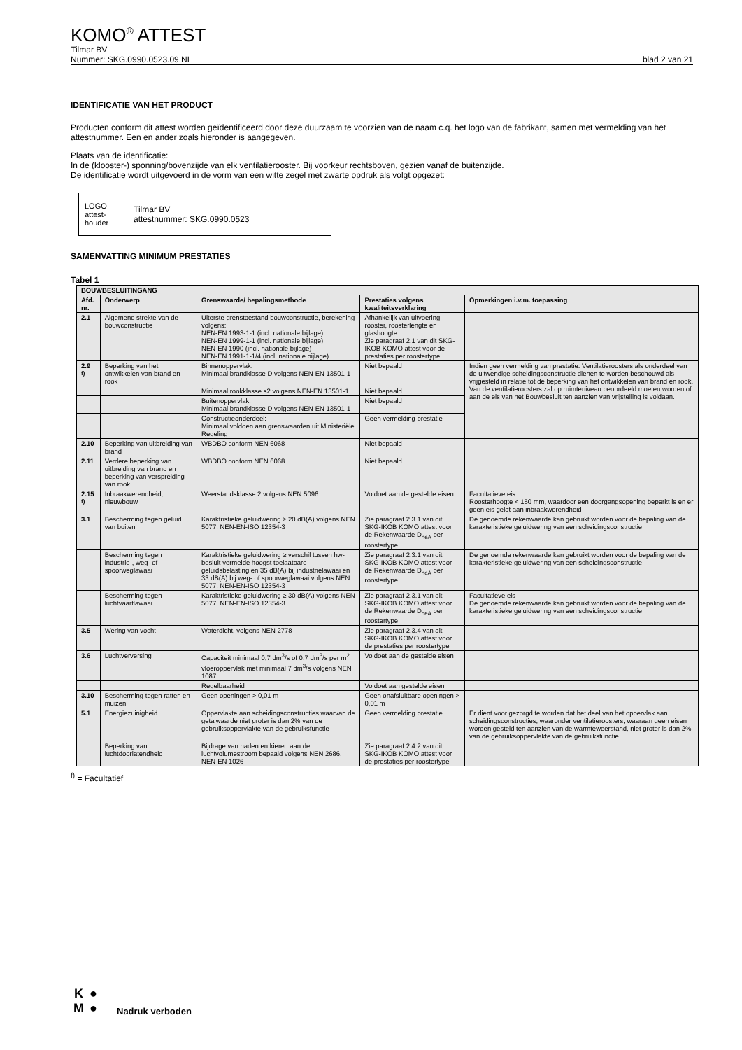KOMO<sup>®</sup> ATTEST
Tilmar BV
Nummer: SKG.0990.0523.09.NL blad 2 van 21
IDENTIFICATIE VAN HET PRODUCT
Producten conform dit attest worden geïdentificeerd door deze duurzaam te voorzien van de naam c.q. het logo van de fabrikant, samen met vermelding van het attestnummer. Een en ander zoals hieronder is aangegeven.
Plaats van de identificatie:
In de (klooster-) sponning/bovenzijde van elk ventilatierooster. Bij voorkeur rechtsboven, gezien vanaf de buitenzijde.
De identificatie wordt uitgevoerd in de vorm van een witte zegel met zwarte opdruk als volgt opgezet:
LOGO
attest-
houder
Tilmar BV
attestnummer: SKG.0990.0523
SAMENVATTING MINIMUM PRESTATIES
Tabel 1
| BOUWBESLUITINGANG | | | | |
| --- | --- | --- | --- | --- |
| Afd. nr. | Onderwerp | Grenswaarde/ bepalingsmethode | Prestaties volgens kwaliteitsverklaring | Opmerkingen i.v.m. toepassing |
| 2.1 | Algemene strekte van de bouwconstructie | Uiterste grenstoestand bouwconstructie, berekening volgens: NEN-EN 1993-1-1 (incl. nationale bijlage) NEN-EN 1999-1-1 (incl. nationale bijlage) NEN-EN 1990 (incl. nationale bijlage) NEN-EN 1991-1-1/4 (incl. nationale bijlage) | Afhankelijk van uitvoering rooster, roosterlengte en glashoogte. Zie paragraaf 2.1 van dit SKG-IKOB KOMO attest voor de prestaties per roostertype | |
| 2.9 <sup>f)</sup> | Beperking van het ontwikkelen van brand en rook | Binnenoppervlak: Minimaal brandklasse D volgens NEN-EN 13501-1 | Niet bepaald | Indien geen vermelding van prestatie: Ventilatieroosters als onderdeel van de uitwendige scheidingsconstructie dienen te worden beschouwd als vrijgesteld in relatie tot de beperking van het ontwikkelen van brand en rook. Van de ventilatieroosters zal op ruimteniveau beoordeeld moeten worden of aan de eis van het Bouwbesluit ten aanzien van vrijstelling is voldaan. |
| | | Minimaal rookklasse s2 volgens NEN-EN 13501-1 | Niet bepaald | |
| | | Buitenoppervlak: Minimaal brandklasse D volgens NEN-EN 13501-1 | Niet bepaald | |
| | | Constructieonderdeel: Minimaal voldoen aan grenswaarden uit Ministeriële Regeling | Geen vermelding prestatie | |
| 2.10 | Beperking van uitbreiding van brand | WBDBO conform NEN 6068 | Niet bepaald | |
| 2.11 | Verdere beperking van uitbreiding van brand en beperking van verspreiding van rook | WBDBO conform NEN 6068 | Niet bepaald | |
| 2.15 <sup>f)</sup> | Inbraakwerendheid, nieuwbouw | Weerstandsklasse 2 volgens NEN 5096 | Voldoet aan de gestelde eisen | Facultatieve eis Roosterhoogte < 150 mm, waardoor een doorgangsopening beperkt is en er geen eis geldt aan inbraakwerendheid |
| 3.1 | Bescherming tegen geluid van buiten | Karaktristieke geluidwering ≥ 20 dB(A) volgens NEN 5077, NEN-EN-ISO 12354-3 | Zie paragraaf 2.3.1 van dit SKG-IKOB KOMO attest voor de Rekenwaarde D<sub>neA</sub> per roostertype | De genoemde rekenwaarde kan gebruikt worden voor de bepaling van de karakteristieke geluidwering van een scheidingsconstructie |
| | Bescherming tegen industrie-, weg- of spoorweglawaai | Karaktristieke geluidwering ≥ verschil tussen hw-besluit vermelde hoogst toelaatbare geluidsbelasting en 35 dB(A) bij industrielawaai en 33 dB(A) bij weg- of spoorweglawaai volgens NEN 5077, NEN-EN-ISO 12354-3 | Zie paragraaf 2.3.1 van dit SKG-IKOB KOMO attest voor de Rekenwaarde D<sub>neA</sub> per roostertype | De genoemde rekenwaarde kan gebruikt worden voor de bepaling van de karakteristieke geluidwering van een scheidingsconstructie |
| | Bescherming tegen luchtvaartlawaai | Karaktristieke geluidwering ≥ 30 dB(A) volgens NEN 5077, NEN-EN-ISO 12354-3 | Zie paragraaf 2.3.1 van dit SKG-IKOB KOMO attest voor de Rekenwaarde D<sub>neA</sub> per roostertype | Facultatieve eis De genoemde rekenwaarde kan gebruikt worden voor de bepaling van de karakteristieke geluidwering van een scheidingsconstructie |
| 3.5 | Wering van vocht | Waterdicht, volgens NEN 2778 | Zie paragraaf 2.3.4 van dit SKG-IKOB KOMO attest voor de prestaties per roostertype | |
| 3.6 | Luchtverversing | Capaciteit minimaal 0,7 dm<sup>3</sup>/s of 0,7 dm<sup>3</sup>/s per m<sup>2</sup> vloeroppervlak met minimaal 7 dm<sup>3</sup>/s volgens NEN 1087 | Voldoet aan de gestelde eisen | |
| | | Regelbaarheid | Voldoet aan gestelde eisen | |
| 3.10 | Bescherming tegen ratten en muizen | Geen openingen > 0,01 m | Geen onafsluitbare openingen > 0,01 m | |
| 5.1 | Energiezuinigheid | Oppervlakte aan scheidingsconstructies waarvan de getalwaarde niet groter is dan 2% van de gebruiksoppervlakte van de gebruiksfunctie | Geen vermelding prestatie | Er dient voor gezorgd te worden dat het deel van het oppervlak aan scheidingsconstructies, waaronder ventilatieroosters, waaraan geen eisen worden gesteld ten aanzien van de warmteweerstand, niet groter is dan 2% van de gebruiksoppervlakte van de gebruiksfunctie. |
| | Beperking van luchtdoorlatendheid | Bijdrage van naden en kieren aan de luchtvolumestroom bepaald volgens NEN 2686, NEN-EN 1026 | Zie paragraaf 2.4.2 van dit SKG-IKOB KOMO attest voor de prestaties per roostertype | |
<sup>f)</sup> = Facultatief
K ● M ●
Nadruk verboden